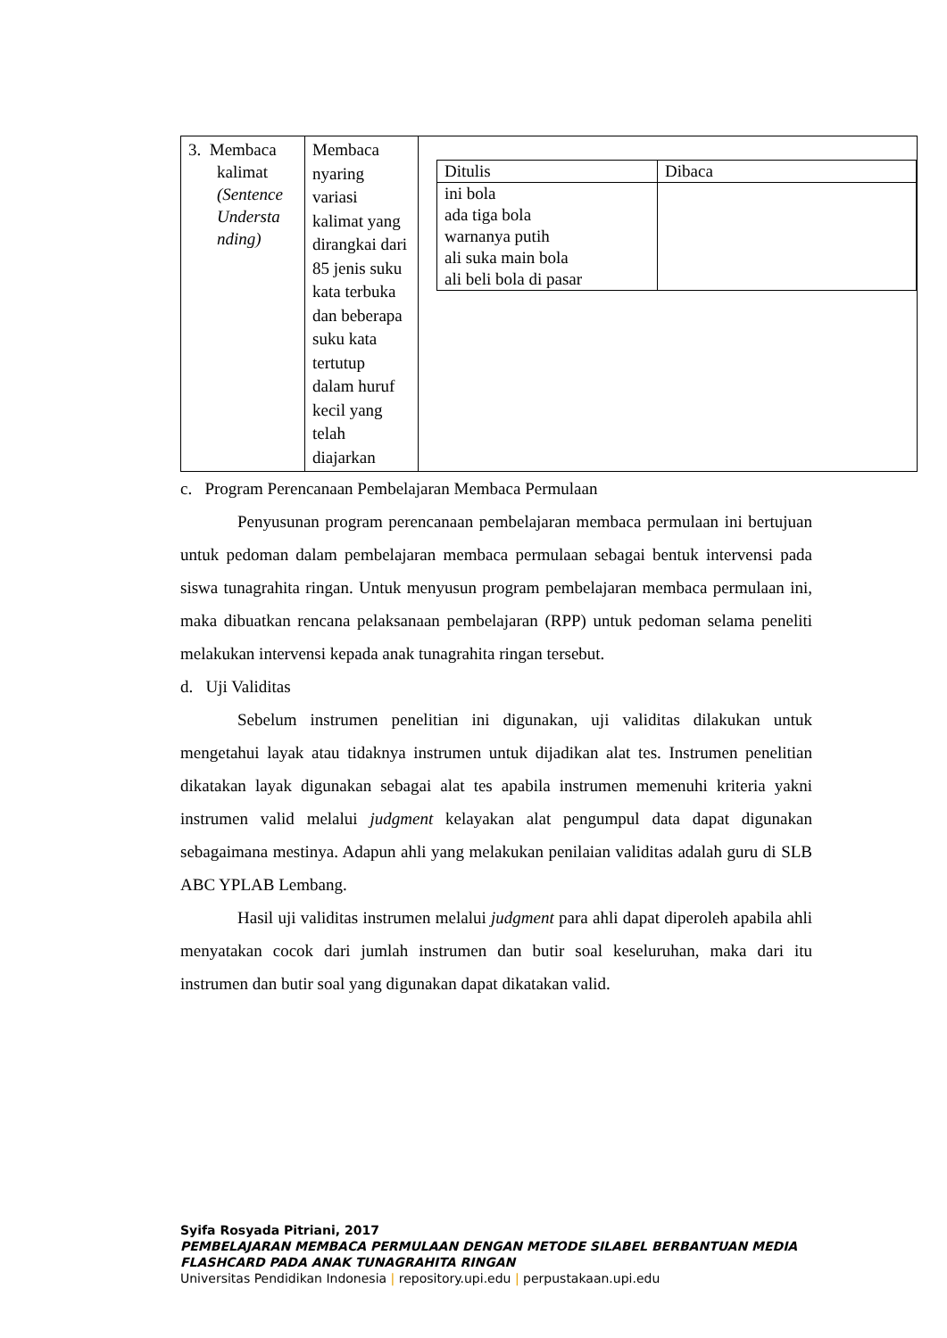| 3. Membaca kalimat (Sentence Understa nding) | Membaca nyaring variasi kalimat yang dirangkai dari 85 jenis suku kata terbuka dan beberapa suku kata tertutup dalam huruf kecil yang telah diajarkan | / Ditulis / Dibaca / / --- / --- / / ini bola ada tiga bola warnanya putih ali suka main bola ali beli bola di pasar / / |
c. Program Perencanaan Pembelajaran Membaca Permulaan
Penyusunan program perencanaan pembelajaran membaca permulaan ini bertujuan untuk pedoman dalam pembelajaran membaca permulaan sebagai bentuk intervensi pada siswa tunagrahita ringan. Untuk menyusun program pembelajaran membaca permulaan ini, maka dibuatkan rencana pelaksanaan pembelajaran (RPP) untuk pedoman selama peneliti melakukan intervensi kepada anak tunagrahita ringan tersebut.
d. Uji Validitas
Sebelum instrumen penelitian ini digunakan, uji validitas dilakukan untuk mengetahui layak atau tidaknya instrumen untuk dijadikan alat tes. Instrumen penelitian dikatakan layak digunakan sebagai alat tes apabila instrumen memenuhi kriteria yakni instrumen valid melalui judgment kelayakan alat pengumpul data dapat digunakan sebagaimana mestinya. Adapun ahli yang melakukan penilaian validitas adalah guru di SLB ABC YPLAB Lembang.
Hasil uji validitas instrumen melalui judgment para ahli dapat diperoleh apabila ahli menyatakan cocok dari jumlah instrumen dan butir soal keseluruhan, maka dari itu instrumen dan butir soal yang digunakan dapat dikatakan valid.
Syifa Rosyada Pitriani, 2017
PEMBELAJARAN MEMBACA PERMULAAN DENGAN METODE SILABEL BERBANTUAN MEDIA
FLASHCARD PADA ANAK TUNAGRAHITA RINGAN
Universitas Pendidikan Indonesia | repository.upi.edu | perpustakaan.upi.edu